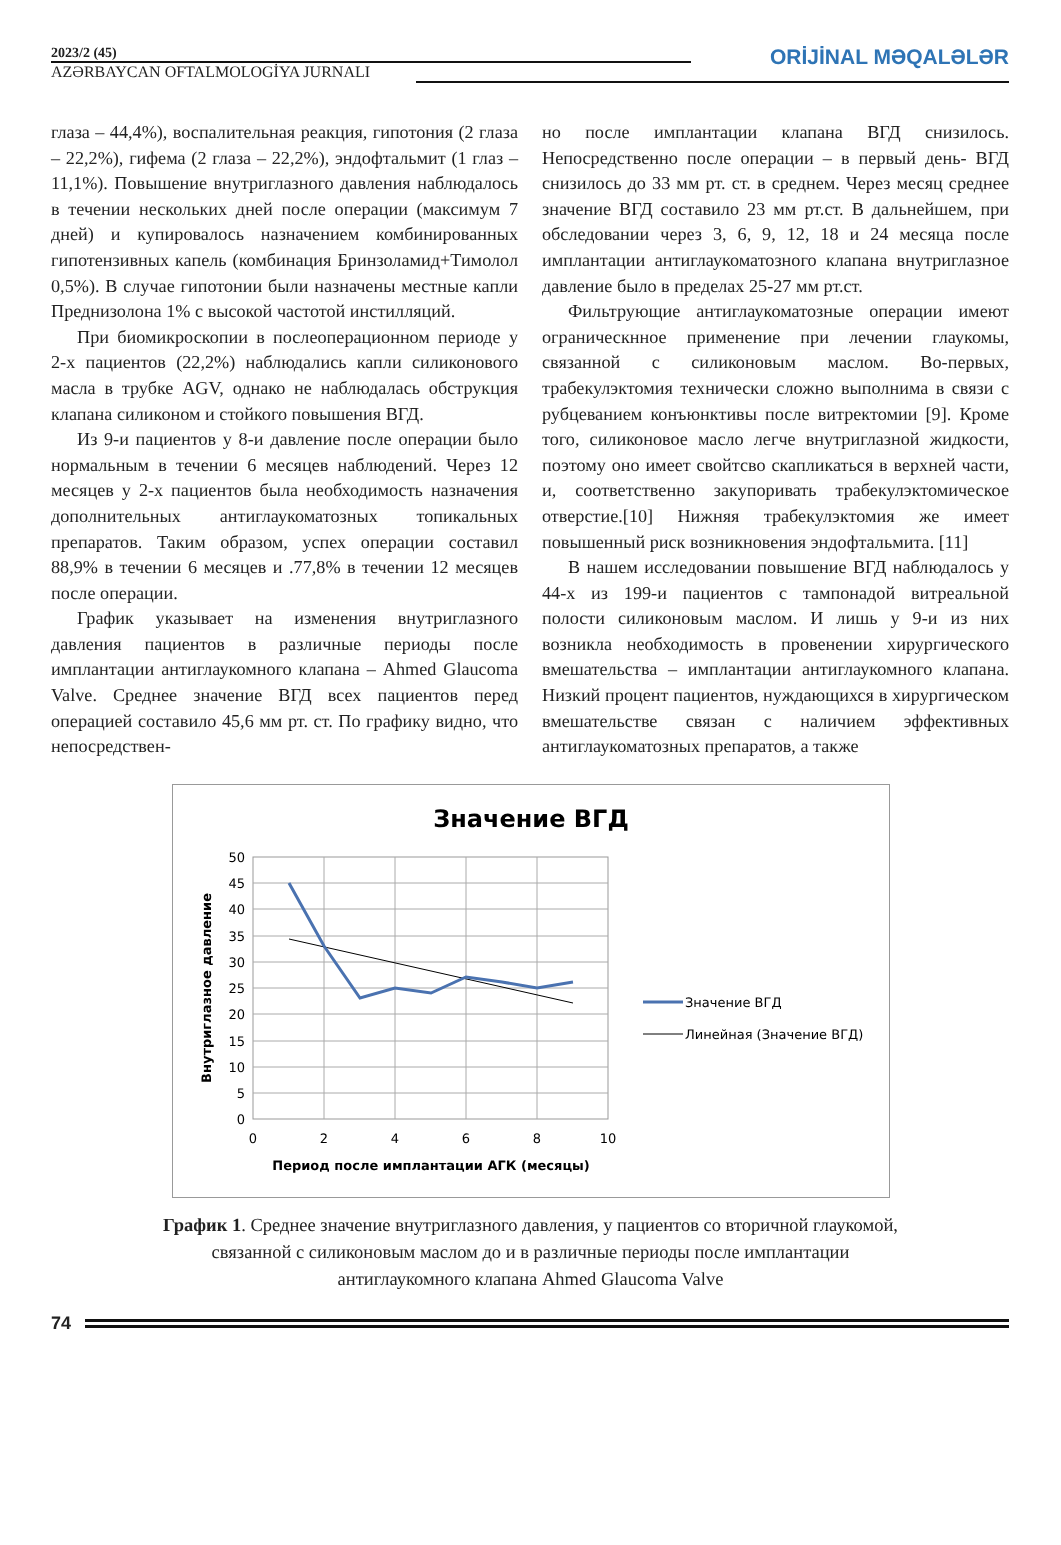2023/2 (45)
AZƏRBAYCAN OFTALMOLOGİYA JURNALI
ORİJİNAL MƏQALƏLƏR
глаза – 44,4%), воспалительная реакция, гипотония (2 глаза – 22,2%), гифема (2 глаза – 22,2%), эндофтальмит (1 глаз – 11,1%). Повышение внутриглазного давления наблюдалось в течении нескольких дней после операции (максимум 7 дней) и купировалось назначением комбинированных гипотензивных капель (комбинация Бринзоламид+Тимолол 0,5%). В случае гипотонии были назначены местные капли Преднизолона 1% с высокой частотой инстилляций.
При биомикроскопии в послеоперационном периоде у 2-х пациентов (22,2%) наблюдались капли силиконового масла в трубке AGV, однако не наблюдалась обструкция клапана силиконом и стойкого повышения ВГД.
Из 9-и пациентов у 8-и давление после операции было нормальным в течении 6 месяцев наблюдений. Через 12 месяцев у 2-х пациентов была необходимость назначения дополнительных антиглаукоматозных топикальных препаратов. Таким образом, успех операции составил 88,9% в течении 6 месяцев и .77,8% в течении 12 месяцев после операции.
График указывает на изменения внутриглазного давления пациентов в различные периоды после имплантации антиглаукомного клапана – Ahmed Glaucoma Valve. Среднее значение ВГД всех пациентов перед операцией составило 45,6 мм рт. ст. По графику видно, что непосредствен-
но после имплантации клапана ВГД снизилось. Непосредственно после операции – в первый день- ВГД снизилось до 33 мм рт. ст. в среднем. Через месяц среднее значение ВГД составило 23 мм рт.ст. В дальнейшем, при обследовании через 3, 6, 9, 12, 18 и 24 месяца после имплантации антиглаукоматозного клапана внутриглазное давление было в пределах 25-27 мм рт.ст.
Фильтрующие антиглаукоматозные операции имеют ограническнное применение при лечении глаукомы, связанной с силиконовым маслом. Во-первых, трабекулэктомия технически сложно выполнима в связи с рубцеванием конъюнктивы после витректомии [9]. Кроме того, силиконовое масло легче внутриглазной жидкости, поэтому оно имеет свойтсво скапликаться в верхней части, и, соответственно закупоривать трабекулэктомическое отверстие.[10] Нижняя трабекулэктомия же имеет повышенный риск возникновения эндофтальмита. [11]
В нашем исследовании повышение ВГД наблюдалось у 44-х из 199-и пациентов с тампонадой витреальной полости силиконовым маслом. И лишь у 9-и из них возникла необходимость в провенении хирургического вмешательства – имплантации антиглаукомного клапана. Низкий процент пациентов, нуждающихся в хирургическом вмешательстве связан с наличием эффективных антиглаукоматозных препаратов, а также
Значение ВГД
50
45
40
35
30
25
20
15
10
5
0
0
2
4
6
8
10
Период после имплантации АГК (месяцы)
Внутриглазное давление
Значение ВГД
Линейная (Значение ВГД)
График 1. Среднее значение внутриглазного давления, у пациентов со вторичной глаукомой, связанной с силиконовым маслом до и в различные периоды после имплантации антиглаукомного клапана Ahmed Glaucoma Valve
74